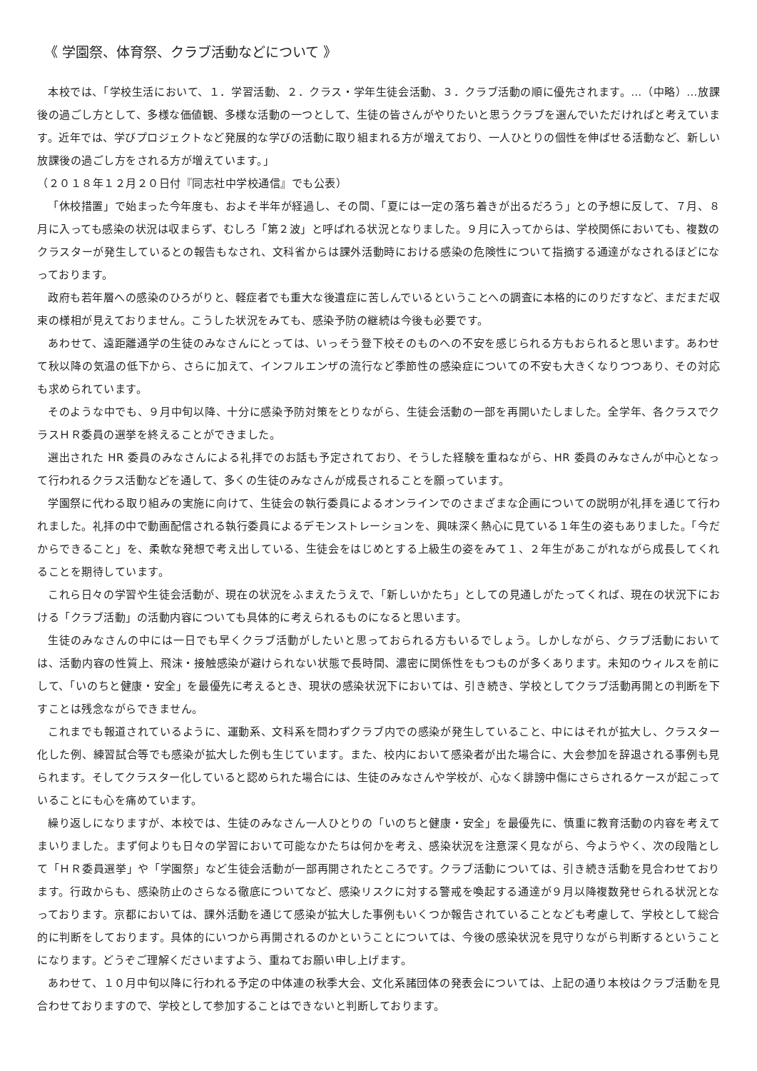《 学園祭、体育祭、クラブ活動などについて 》
本校では、「学校生活において、１．学習活動、２．クラス・学年生徒会活動、３．クラブ活動の順に優先されます。…（中略）…放課後の過ごし方として、多様な価値観、多様な活動の一つとして、生徒の皆さんがやりたいと思うクラブを選んでいただければと考えています。近年では、学びプロジェクトなど発展的な学びの活動に取り組まれる方が増えており、一人ひとりの個性を伸ばせる活動など、新しい放課後の過ごし方をされる方が増えています。」
（２０１８年１２月２０日付『同志社中学校通信』でも公表）
「休校措置」で始まった今年度も、およそ半年が経過し、その間、「夏には一定の落ち着きが出るだろう」との予想に反して、７月、８月に入っても感染の状況は収まらず、むしろ「第２波」と呼ばれる状況となりました。９月に入ってからは、学校関係においても、複数のクラスターが発生しているとの報告もなされ、文科省からは課外活動時における感染の危険性について指摘する通達がなされるほどになっております。
政府も若年層への感染のひろがりと、軽症者でも重大な後遺症に苦しんでいるということへの調査に本格的にのりだすなど、まだまだ収束の様相が見えておりません。こうした状況をみても、感染予防の継続は今後も必要です。
あわせて、遠距離通学の生徒のみなさんにとっては、いっそう登下校そのものへの不安を感じられる方もおられると思います。あわせて秋以降の気温の低下から、さらに加えて、インフルエンザの流行など季節性の感染症についての不安も大きくなりつつあり、その対応も求められています。
そのような中でも、９月中旬以降、十分に感染予防対策をとりながら、生徒会活動の一部を再開いたしました。全学年、各クラスでクラスＨＲ委員の選挙を終えることができました。
選出された HR 委員のみなさんによる礼拝でのお話も予定されており、そうした経験を重ねながら、HR 委員のみなさんが中心となって行われるクラス活動などを通して、多くの生徒のみなさんが成長されることを願っています。
学園祭に代わる取り組みの実施に向けて、生徒会の執行委員によるオンラインでのさまざまな企画についての説明が礼拝を通じて行われました。礼拝の中で動画配信される執行委員によるデモンストレーションを、興味深く熱心に見ている１年生の姿もありました。「今だからできること」を、柔軟な発想で考え出している、生徒会をはじめとする上級生の姿をみて１、２年生があこがれながら成長してくれることを期待しています。
これら日々の学習や生徒会活動が、現在の状況をふまえたうえで、「新しいかたち」としての見通しがたってくれば、現在の状況下における「クラブ活動」の活動内容についても具体的に考えられるものになると思います。
生徒のみなさんの中には一日でも早くクラブ活動がしたいと思っておられる方もいるでしょう。しかしながら、クラブ活動においては、活動内容の性質上、飛沫・接触感染が避けられない状態で長時間、濃密に関係性をもつものが多くあります。未知のウィルスを前にして、「いのちと健康・安全」を最優先に考えるとき、現状の感染状況下においては、引き続き、学校としてクラブ活動再開との判断を下すことは残念ながらできません。
これまでも報道されているように、運動系、文科系を問わずクラブ内での感染が発生していること、中にはそれが拡大し、クラスター化した例、練習試合等でも感染が拡大した例も生じています。また、校内において感染者が出た場合に、大会参加を辞退される事例も見られます。そしてクラスター化していると認められた場合には、生徒のみなさんや学校が、心なく誹謗中傷にさらされるケースが起こっていることにも心を痛めています。
繰り返しになりますが、本校では、生徒のみなさん一人ひとりの「いのちと健康・安全」を最優先に、慎重に教育活動の内容を考えてまいりました。まず何よりも日々の学習において可能なかたちは何かを考え、感染状況を注意深く見ながら、今ようやく、次の段階として「ＨＲ委員選挙」や「学園祭」など生徒会活動が一部再開されたところです。クラブ活動については、引き続き活動を見合わせております。行政からも、感染防止のさらなる徹底についてなど、感染リスクに対する警戒を喚起する通達が９月以降複数発せられる状況となっております。京都においては、課外活動を通じて感染が拡大した事例もいくつか報告されていることなども考慮して、学校として総合的に判断をしております。具体的にいつから再開されるのかということについては、今後の感染状況を見守りながら判断するということになります。どうぞご理解くださいますよう、重ねてお願い申し上げます。
あわせて、１０月中旬以降に行われる予定の中体連の秋季大会、文化系諸団体の発表会については、上記の通り本校はクラブ活動を見合わせておりますので、学校として参加することはできないと判断しております。